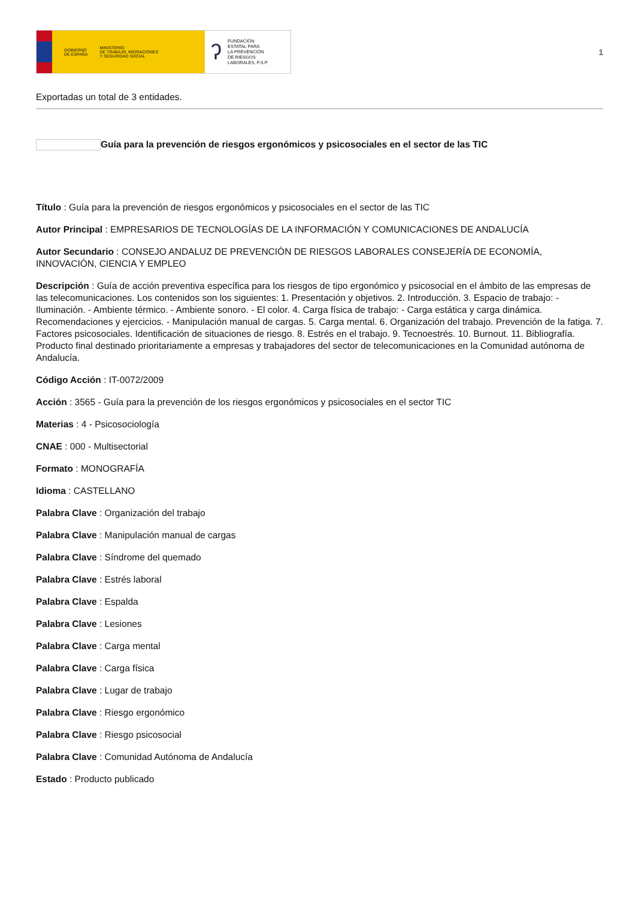GOBIERNO
DE ESPAÑA MINISTERIO
DE TRABAJO, MIGRACIONES
Y SEGURIDAD SOCIAL
ʔ FUNDACIÓN
ESTATAL PARA
LA PREVENCIÓN
DE RIESGOS
LABORALES, F.S.P.
1
Exportadas un total de 3 entidades.
Guía para la prevención de riesgos ergonómicos y psicosociales en el sector de las TIC
Título : Guía para la prevención de riesgos ergonómicos y psicosociales en el sector de las TIC
Autor Principal : EMPRESARIOS DE TECNOLOGÍAS DE LA INFORMACIÓN Y COMUNICACIONES DE ANDALUCÍA
Autor Secundario : CONSEJO ANDALUZ DE PREVENCIÓN DE RIESGOS LABORALES CONSEJERÍA DE ECONOMÍA, INNOVACIÓN, CIENCIA Y EMPLEO
Descripción : Guía de acción preventiva específica para los riesgos de tipo ergonómico y psicosocial en el ámbito de las empresas de las telecomunicaciones. Los contenidos son los siguientes: 1. Presentación y objetivos. 2. Introducción. 3. Espacio de trabajo: - Iluminación. - Ambiente térmico. - Ambiente sonoro. - El color. 4. Carga física de trabajo: - Carga estática y carga dinámica. Recomendaciones y ejercicios. - Manipulación manual de cargas. 5. Carga mental. 6. Organización del trabajo. Prevención de la fatiga. 7. Factores psicosociales. Identificación de situaciones de riesgo. 8. Estrés en el trabajo. 9. Tecnoestrés. 10. Burnout. 11. Bibliografía. Producto final destinado prioritariamente a empresas y trabajadores del sector de telecomunicaciones en la Comunidad autónoma de Andalucía.
Código Acción : IT-0072/2009
Acción : 3565 - Guía para la prevención de los riesgos ergonómicos y psicosociales en el sector TIC
Materias : 4 - Psicosociología
CNAE : 000 - Multisectorial
Formato : MONOGRAFÍA
Idioma : CASTELLANO
Palabra Clave : Organización del trabajo
Palabra Clave : Manipulación manual de cargas
Palabra Clave : Síndrome del quemado
Palabra Clave : Estrés laboral
Palabra Clave : Espalda
Palabra Clave : Lesiones
Palabra Clave : Carga mental
Palabra Clave : Carga física
Palabra Clave : Lugar de trabajo
Palabra Clave : Riesgo ergonómico
Palabra Clave : Riesgo psicosocial
Palabra Clave : Comunidad Autónoma de Andalucía
Estado : Producto publicado